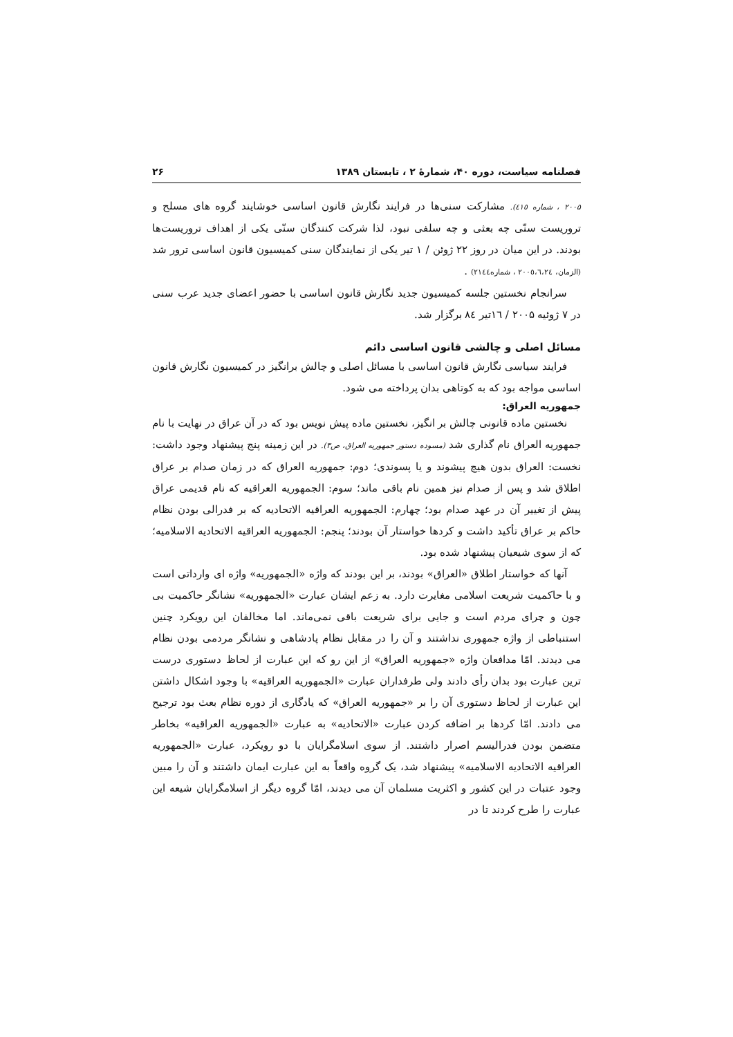فصلنامه سیاست، دوره ۴۰، شمارهٔ ۲ ، تابستان ۱۳۸۹ ۲۶
۲۰۰۵ ، شماره ٤١٥). مشارکت سنی‌ها در فرایند نگارش قانون اساسی خوشایند گروه های مسلح و تروریست سنّی چه بعثی و چه سلفی نبود، لذا شرکت کنندگان سنّی یکی از اهداف تروریست‌ها بودند. در این میان در روز ۲۲ ژوئن / ۱ تیر یکی از نمایندگان سنی کمیسیون قانون اساسی ترور شد (الزمان، ۲۰۰٥،٦،٢٤ ، شماره۲۱٤٤) .
سرانجام نخستین جلسه کمیسیون جدید نگارش قانون اساسی با حضور اعضای جدید عرب سنی در ۷ ژوئیه ۲۰۰۵ / ١٦تیر ٨٤ برگزار شد.
مسائل اصلی و چالشی قانون اساسی دائم
فرایند سیاسی نگارش قانون اساسی با مسائل اصلی و چالش برانگیز در کمیسیون نگارش قانون اساسی مواجه بود که به کوتاهی بدان پرداخته می شود.
جمهوریه العراق:
نخستین ماده قانونی چالش بر انگیز، نخستین ماده پیش نویس بود که در آن عراق در نهایت با نام جمهوریه العراق نام گذاری شد (مسوده دستور جمهوریه العراق، ص۳). در این زمینه پنج پیشنهاد وجود داشت: نخست: العراق بدون هیچ پیشوند و یا پسوندی؛ دوم: جمهوریه العراق که در زمان صدام بر عراق اطلاق شد و پس از صدام نیز همین نام باقی ماند؛ سوم: الجمهوریه العراقیه که نام قدیمی عراق پیش از تغییر آن در عهد صدام بود؛ چهارم: الجمهوریه العراقیه الاتحادیه که بر فدرالی بودن نظام حاکم بر عراق تأکید داشت و کردها خواستار آن بودند؛ پنجم: الجمهوریه العراقیه الاتحادیه الاسلامیه؛ که از سوی شیعیان پیشنهاد شده بود.
آنها که خواستار اطلاق «العراق» بودند، بر این بودند که واژه «الجمهوریه» واژه ای وارداتی است و با حاکمیت شریعت اسلامی مغایرت دارد. به زعم ایشان عبارت «الجمهوریه» نشانگر حاکمیت بی چون و چرای مردم است و جایی برای شریعت باقی نمی‌ماند. اما مخالفان این رویکرد چنین استنباطی از واژه جمهوری نداشتند و آن را در مقابل نظام پادشاهی و نشانگر مردمی بودن نظام می دیدند. امّا مدافعان واژه «جمهوریه العراق» از این رو که این عبارت از لحاظ دستوری درست ترین عبارت بود بدان رأی دادند ولی طرفداران عبارت «الجمهوریه العراقیه» با وجود اشکال داشتن این عبارت از لحاظ دستوری آن را بر «جمهوریه العراق» که یادگاری از دوره نظام بعث بود ترجیح می دادند. امّا کردها بر اضافه کردن عبارت «الاتحادیه» به عبارت «الجمهوریه العراقیه» بخاطر متضمن بودن فدرالیسم اصرار داشتند. از سوی اسلامگرایان با دو رویکرد، عبارت «الجمهوریه العراقیه الاتحادیه الاسلامیه» پیشنهاد شد، یک گروه واقعاً به این عبارت ایمان داشتند و آن را مبین وجود عتبات در این کشور و اکثریت مسلمان آن می دیدند، امّا گروه دیگر از اسلامگرایان شیعه این عبارت را طرح کردند تا در